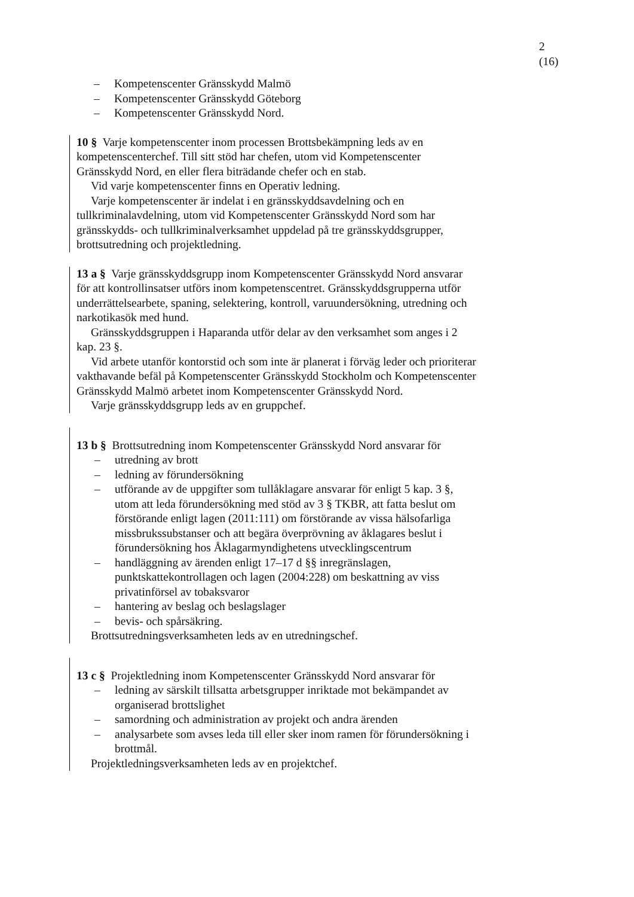2 (16)
– Kompetenscenter Gränsskydd Malmö
– Kompetenscenter Gränsskydd Göteborg
– Kompetenscenter Gränsskydd Nord.
10 § Varje kompetenscenter inom processen Brottsbekämpning leds av en kompetenscenterchef. Till sitt stöd har chefen, utom vid Kompetenscenter Gränsskydd Nord, en eller flera biträdande chefer och en stab.
Vid varje kompetenscenter finns en Operativ ledning.
Varje kompetenscenter är indelat i en gränsskyddsavdelning och en tullkriminalavdelning, utom vid Kompetenscenter Gränsskydd Nord som har gränsskydds- och tullkriminalverksamhet uppdelad på tre gränsskyddsgrupper, brottsutredning och projektledning.
13 a § Varje gränsskyddsgrupp inom Kompetenscenter Gränsskydd Nord ansvarar för att kontrollinsatser utförs inom kompetenscentret. Gränsskyddsgrupperna utför underrättelsearbete, spaning, selektering, kontroll, varuundersökning, utredning och narkotikasök med hund.
Gränsskyddsgruppen i Haparanda utför delar av den verksamhet som anges i 2 kap. 23 §.
Vid arbete utanför kontorstid och som inte är planerat i förväg leder och prioriterar vakthavande befäl på Kompetenscenter Gränsskydd Stockholm och Kompetenscenter Gränsskydd Malmö arbetet inom Kompetenscenter Gränsskydd Nord.
Varje gränsskyddsgrupp leds av en gruppchef.
13 b § Brottsutredning inom Kompetenscenter Gränsskydd Nord ansvarar för
– utredning av brott
– ledning av förundersökning
– utförande av de uppgifter som tullåklagare ansvarar för enligt 5 kap. 3 §, utom att leda förundersökning med stöd av 3 § TKBR, att fatta beslut om förstörande enligt lagen (2011:111) om förstörande av vissa hälsofarliga missbrukssubstanser och att begära överprövning av åklagares beslut i förundersökning hos Åklagarmyndighetens utvecklingscentrum
– handläggning av ärenden enligt 17–17 d §§ inregränslagen, punktskattekontrollagen och lagen (2004:228) om beskattning av viss privatinförsel av tobaksvaror
– hantering av beslag och beslagslager
– bevis- och spårsäkring.
Brottsutredningsverksamheten leds av en utredningschef.
13 c § Projektledning inom Kompetenscenter Gränsskydd Nord ansvarar för
– ledning av särskilt tillsatta arbetsgrupper inriktade mot bekämpandet av organiserad brottslighet
– samordning och administration av projekt och andra ärenden
– analysarbete som avses leda till eller sker inom ramen för förundersökning i brottmål.
Projektledningsverksamheten leds av en projektchef.